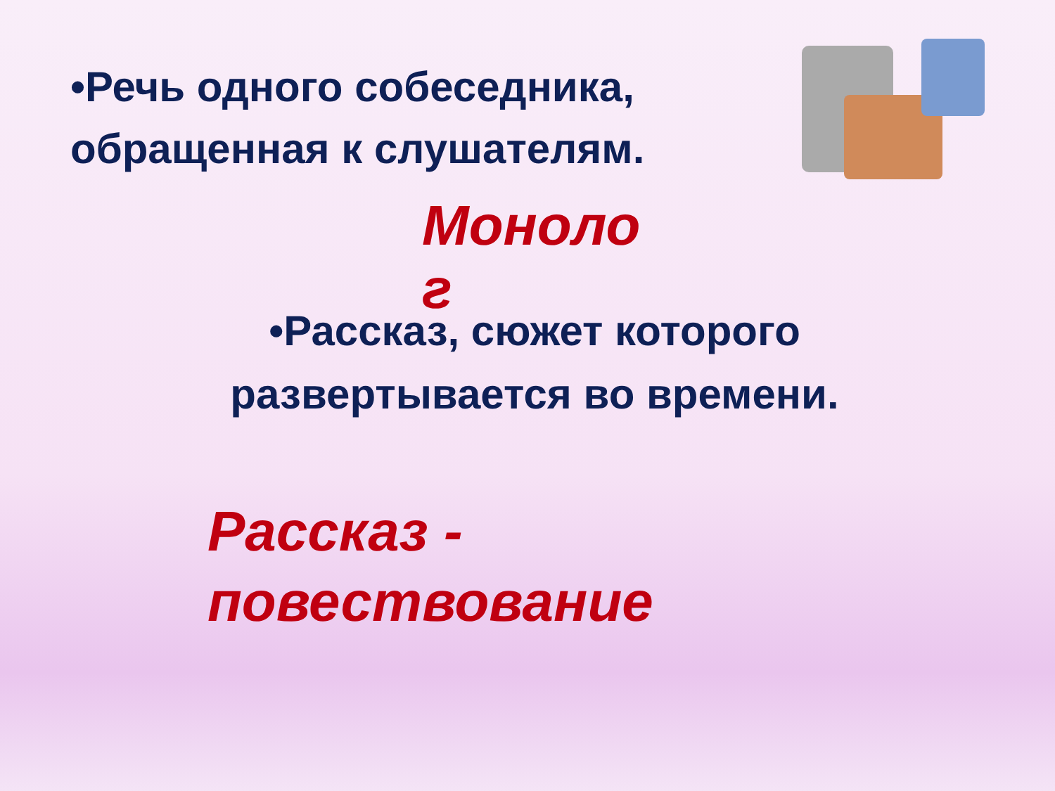•Речь одного собеседника,
обращенная к слушателям.
Моноло г
•Рассказ, сюжет которого развертывается во времени.
Рассказ -
повествование